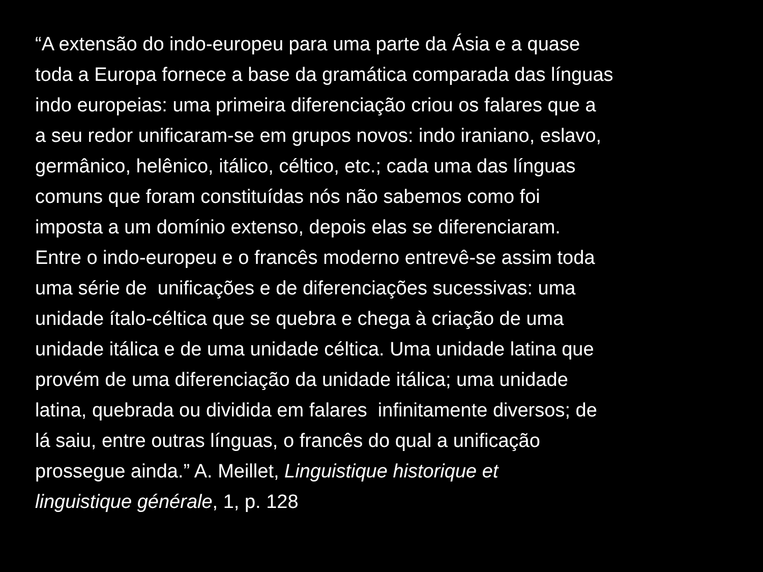“A extensão do indo-europeu para uma parte da Ásia e a quase
toda a Europa fornece a base da gramática comparada das línguas
indo europeias: uma primeira diferenciação criou os falares que a
a seu redor unificaram-se em grupos novos: indo iraniano, eslavo,
germânico, helênico, itálico, céltico, etc.; cada uma das línguas
comuns que foram constituídas nós não sabemos como foi
imposta a um domínio extenso, depois elas se diferenciaram.
Entre o indo-europeu e o francês moderno entrevê-se assim toda
uma série de unificações e de diferenciações sucessivas: uma
unidade ítalo-céltica que se quebra e chega à criação de uma
unidade itálica e de uma unidade céltica. Uma unidade latina que
provém de uma diferenciação da unidade itálica; uma unidade
latina, quebrada ou dividida em falares infinitamente diversos; de
lá saiu, entre outras línguas, o francês do qual a unificação
prossegue ainda.” A. Meillet, Linguistique historique et
linguistique générale, 1, p. 128